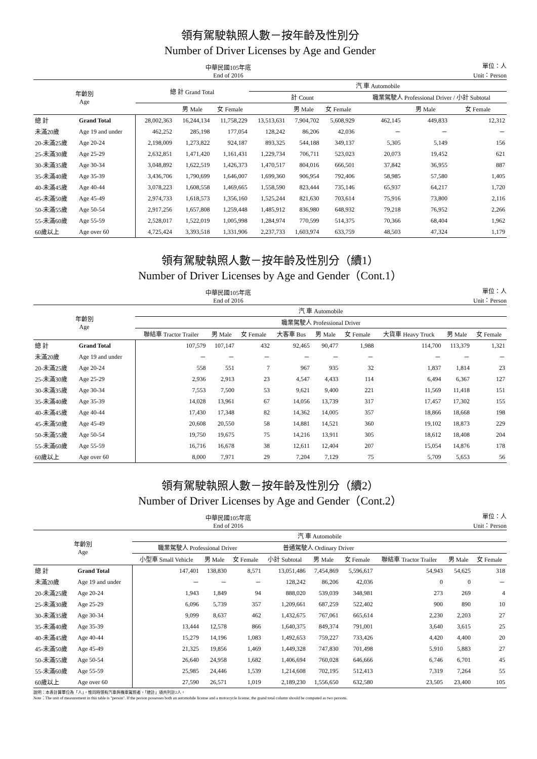領有駕駛執照人數－按年齡及性別分
Number of Driver Licenses by Age and Gender
中華民國105年底
End of 2016 單位：人
Unit：Person
| 年齡別 Age | | 總 計 Grand Total | | | 汽 車 Automobile | | | | | |
| --- | --- | --- | --- | --- | --- | --- | --- | --- | --- | --- |
| | | | | | 計 Count | | | 職業駕駛人 Professional Driver / 小計 Subtotal | | |
| | | | 男 Male | 女 Female | | 男 Male | 女 Female | | 男 Male | 女 Female |
| 總 計 | Grand Total | 28,002,363 | 16,244,134 | 11,758,229 | 13,513,631 | 7,904,702 | 5,608,929 | 462,145 | 449,833 | 12,312 |
| 未滿20歲 | Age 19 and under | 462,252 | 285,198 | 177,054 | 128,242 | 86,206 | 42,036 | － | － | － |
| 20-未滿25歲 | Age 20-24 | 2,198,009 | 1,273,822 | 924,187 | 893,325 | 544,188 | 349,137 | 5,305 | 5,149 | 156 |
| 25-未滿30歲 | Age 25-29 | 2,632,851 | 1,471,420 | 1,161,431 | 1,229,734 | 706,711 | 523,023 | 20,073 | 19,452 | 621 |
| 30-未滿35歲 | Age 30-34 | 3,048,892 | 1,622,519 | 1,426,373 | 1,470,517 | 804,016 | 666,501 | 37,842 | 36,955 | 887 |
| 35-未滿40歲 | Age 35-39 | 3,436,706 | 1,790,699 | 1,646,007 | 1,699,360 | 906,954 | 792,406 | 58,985 | 57,580 | 1,405 |
| 40-未滿45歲 | Age 40-44 | 3,078,223 | 1,608,558 | 1,469,665 | 1,558,590 | 823,444 | 735,146 | 65,937 | 64,217 | 1,720 |
| 45-未滿50歲 | Age 45-49 | 2,974,733 | 1,618,573 | 1,356,160 | 1,525,244 | 821,630 | 703,614 | 75,916 | 73,800 | 2,116 |
| 50-未滿55歲 | Age 50-54 | 2,917,256 | 1,657,808 | 1,259,448 | 1,485,912 | 836,980 | 648,932 | 79,218 | 76,952 | 2,266 |
| 55-未滿60歲 | Age 55-59 | 2,528,017 | 1,522,019 | 1,005,998 | 1,284,974 | 770,599 | 514,375 | 70,366 | 68,404 | 1,962 |
| 60歲以上 | Age over 60 | 4,725,424 | 3,393,518 | 1,331,906 | 2,237,733 | 1,603,974 | 633,759 | 48,503 | 47,324 | 1,179 |
領有駕駛執照人數－按年齡及性別分（續1）
Number of Driver Licenses by Age and Gender（Cont.1）
中華民國105年底
End of 2016 單位：人
Unit：Person
| 年齡別 Age | | 汽 車 Automobile | | | | | | | | |
| --- | --- | --- | --- | --- | --- | --- | --- | --- | --- | --- |
| | | 職業駕駛人 Professional Driver | | | | | | | | |
| | | 聯結車 Tractor Trailer | 男 Male | 女 Female | 大客車 Bus | 男 Male | 女 Female | 大貨車 Heavy Truck | 男 Male | 女 Female |
| 總 計 | Grand Total | 107,579 | 107,147 | 432 | 92,465 | 90,477 | 1,988 | 114,700 | 113,379 | 1,321 |
| 未滿20歲 | Age 19 and under | － | － | － | － | － | － | － | － | － |
| 20-未滿25歲 | Age 20-24 | 558 | 551 | 7 | 967 | 935 | 32 | 1,837 | 1,814 | 23 |
| 25-未滿30歲 | Age 25-29 | 2,936 | 2,913 | 23 | 4,547 | 4,433 | 114 | 6,494 | 6,367 | 127 |
| 30-未滿35歲 | Age 30-34 | 7,553 | 7,500 | 53 | 9,621 | 9,400 | 221 | 11,569 | 11,418 | 151 |
| 35-未滿40歲 | Age 35-39 | 14,028 | 13,961 | 67 | 14,056 | 13,739 | 317 | 17,457 | 17,302 | 155 |
| 40-未滿45歲 | Age 40-44 | 17,430 | 17,348 | 82 | 14,362 | 14,005 | 357 | 18,866 | 18,668 | 198 |
| 45-未滿50歲 | Age 45-49 | 20,608 | 20,550 | 58 | 14,881 | 14,521 | 360 | 19,102 | 18,873 | 229 |
| 50-未滿55歲 | Age 50-54 | 19,750 | 19,675 | 75 | 14,216 | 13,911 | 305 | 18,612 | 18,408 | 204 |
| 55-未滿60歲 | Age 55-59 | 16,716 | 16,678 | 38 | 12,611 | 12,404 | 207 | 15,054 | 14,876 | 178 |
| 60歲以上 | Age over 60 | 8,000 | 7,971 | 29 | 7,204 | 7,129 | 75 | 5,709 | 5,653 | 56 |
領有駕駛執照人數－按年齡及性別分（續2）
Number of Driver Licenses by Age and Gender（Cont.2）
中華民國105年底
End of 2016 單位：人
Unit：Person
| 年齡別 Age | | 汽 車 Automobile | | | | | | | | |
| --- | --- | --- | --- | --- | --- | --- | --- | --- | --- | --- |
| | | 職業駕駛人 Professional Driver | | | 普通駕駛人 Ordinary Driver | | | | | |
| | | 小型車 Small Vehicle | 男 Male | 女 Female | 小計 Subtotal | 男 Male | 女 Female | 聯結車 Tractor Trailer | 男 Male | 女 Female |
| 總 計 | Grand Total | 147,401 | 138,830 | 8,571 | 13,051,486 | 7,454,869 | 5,596,617 | 54,943 | 54,625 | 318 |
| 未滿20歲 | Age 19 and under | － | － | － | 128,242 | 86,206 | 42,036 | 0 | 0 | － |
| 20-未滿25歲 | Age 20-24 | 1,943 | 1,849 | 94 | 888,020 | 539,039 | 348,981 | 273 | 269 | 4 |
| 25-未滿30歲 | Age 25-29 | 6,096 | 5,739 | 357 | 1,209,661 | 687,259 | 522,402 | 900 | 890 | 10 |
| 30-未滿35歲 | Age 30-34 | 9,099 | 8,637 | 462 | 1,432,675 | 767,061 | 665,614 | 2,230 | 2,203 | 27 |
| 35-未滿40歲 | Age 35-39 | 13,444 | 12,578 | 866 | 1,640,375 | 849,374 | 791,001 | 3,640 | 3,615 | 25 |
| 40-未滿45歲 | Age 40-44 | 15,279 | 14,196 | 1,083 | 1,492,653 | 759,227 | 733,426 | 4,420 | 4,400 | 20 |
| 45-未滿50歲 | Age 45-49 | 21,325 | 19,856 | 1,469 | 1,449,328 | 747,830 | 701,498 | 5,910 | 5,883 | 27 |
| 50-未滿55歲 | Age 50-54 | 26,640 | 24,958 | 1,682 | 1,406,694 | 760,028 | 646,666 | 6,746 | 6,701 | 45 |
| 55-未滿60歲 | Age 55-59 | 25,985 | 24,446 | 1,539 | 1,214,608 | 702,195 | 512,413 | 7,319 | 7,264 | 55 |
| 60歲以上 | Age over 60 | 27,590 | 26,571 | 1,019 | 2,189,230 | 1,556,650 | 632,580 | 23,505 | 23,400 | 105 |
說明：本表計算單位為「人」，惟同時領有汽車與機車駕照者，「總計」項共列計2人。
Note：The unit of measurement in this table is "person". If the person possesses both an automobile license and a motorcycle license, the grand total column should be computed as two persons.